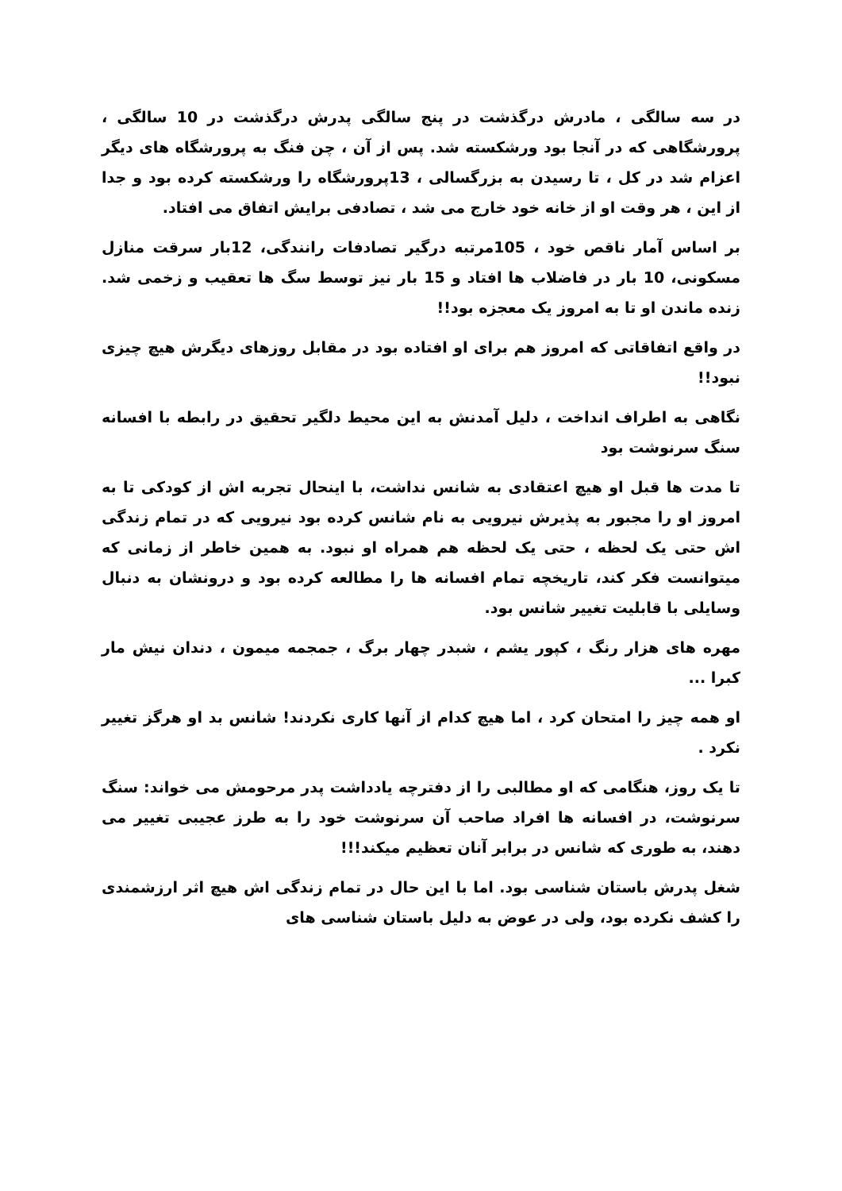در سه سالگی ، مادرش درگذشت در پنج سالگی پدرش درگذشت در 10 سالگی ، پرورشگاهی که در آنجا بود ورشکسته شد. پس از آن ، چن فنگ به پرورشگاه های دیگر اعزام شد در کل ، تا رسیدن به بزرگسالی ، 13پرورشگاه را ورشکسته کرده بود و جدا از این ، هر وقت او از خانه خود خارج می شد ، تصادفی برایش اتفاق می افتاد.
بر اساس آمار ناقص خود ، 105مرتبه درگیر تصادفات رانندگی، 12بار سرقت منازل مسکونی، 10 بار در فاضلاب ها افتاد و 15 بار نیز توسط سگ ها تعقیب و زخمی شد. زنده ماندن او تا به امروز یک معجزه بود!!
در واقع اتفاقاتی که امروز هم برای او افتاده بود در مقابل روزهای دیگرش هیچ چیزی نبود!!
نگاهی به اطراف انداخت ، دلیل آمدنش به این محیط دلگیر تحقیق در رابطه با افسانه سنگ سرنوشت بود
تا مدت ها قبل او هیچ اعتقادی به شانس نداشت، با اینحال تجربه اش از کودکی تا به امروز او را مجبور به پذیرش نیرویی به نام شانس کرده بود نیرویی که در تمام زندگی اش حتی یک لحظه ، حتی یک لحظه هم همراه او نبود. به همین خاطر از زمانی که میتوانست فکر کند، تاریخچه تمام افسانه ها را مطالعه کرده بود و درونشان به دنبال وسایلی با قابلیت تغییر شانس بود.
مهره های هزار رنگ ، کپور یشم ، شبدر چهار برگ ، جمجمه میمون ، دندان نیش مار کبرا ...
او همه چیز را امتحان کرد ، اما هیچ کدام از آنها کاری نکردند! شانس بد او هرگز تغییر نکرد .
تا یک روز، هنگامی که او مطالبی را از دفترچه یادداشت پدر مرحومش می خواند: سنگ سرنوشت، در افسانه ها افراد صاحب آن سرنوشت خود را به طرز عجیبی تغییر می دهند، به طوری که شانس در برابر آنان تعظیم میکند!!!
شغل پدرش باستان شناسی بود. اما با این حال در تمام زندگی اش هیچ اثر ارزشمندی را کشف نکرده بود، ولی در عوض به دلیل باستان شناسی های